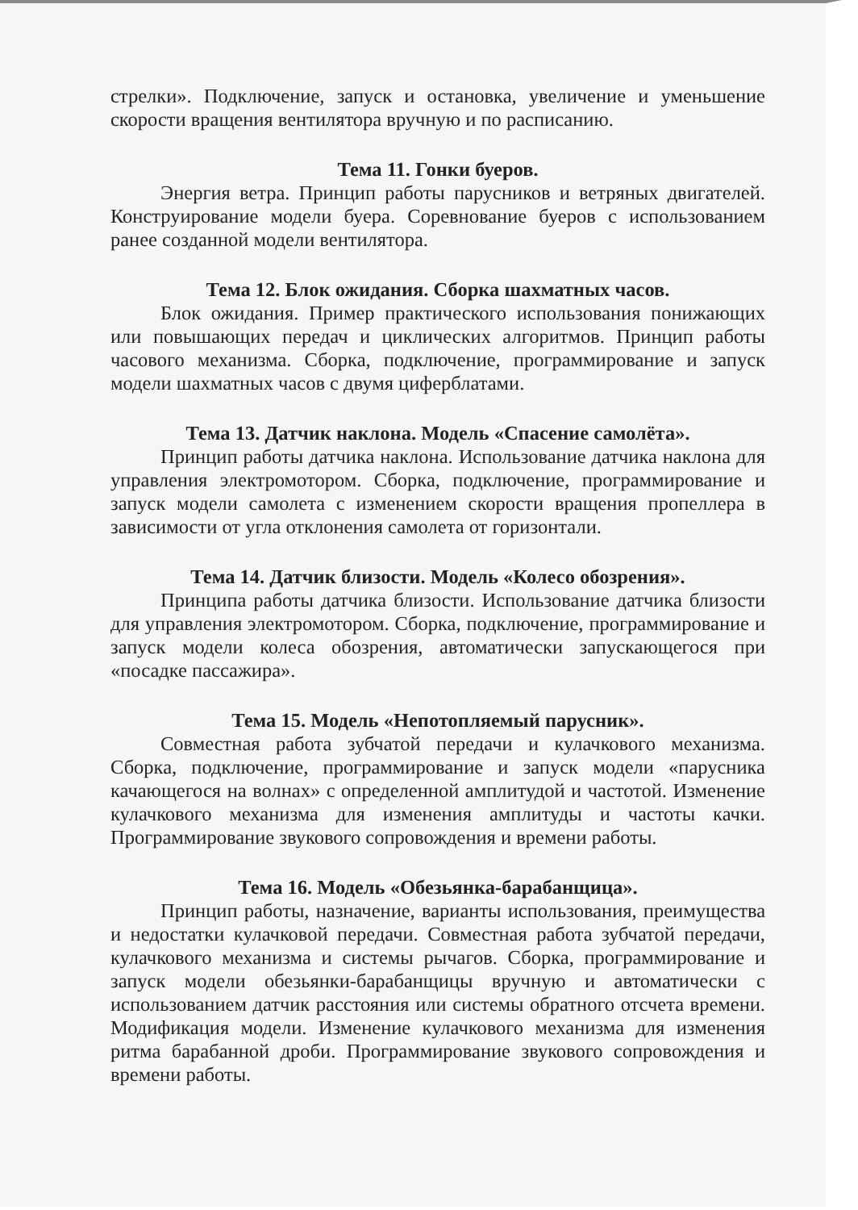стрелки». Подключение, запуск и остановка, увеличение и уменьшение скорости вращения вентилятора вручную и по расписанию.
Тема 11. Гонки буеров.
Энергия ветра. Принцип работы парусников и ветряных двигателей. Конструирование модели буера. Соревнование буеров с использованием ранее созданной модели вентилятора.
Тема 12. Блок ожидания. Сборка шахматных часов.
Блок ожидания. Пример практического использования понижающих или повышающих передач и циклических алгоритмов. Принцип работы часового механизма. Сборка, подключение, программирование и запуск модели шахматных часов с двумя циферблатами.
Тема 13. Датчик наклона. Модель «Спасение самолёта».
Принцип работы датчика наклона. Использование датчика наклона для управления электромотором. Сборка, подключение, программирование и запуск модели самолета с изменением скорости вращения пропеллера в зависимости от угла отклонения самолета от горизонтали.
Тема 14. Датчик близости. Модель «Колесо обозрения».
Принципа работы датчика близости. Использование датчика близости для управления электромотором. Сборка, подключение, программирование и запуск модели колеса обозрения, автоматически запускающегося при «посадке пассажира».
Тема 15. Модель «Непотопляемый парусник».
Совместная работа зубчатой передачи и кулачкового механизма. Сборка, подключение, программирование и запуск модели «парусника качающегося на волнах» с определенной амплитудой и частотой. Изменение кулачкового механизма для изменения амплитуды и частоты качки. Программирование звукового сопровождения и времени работы.
Тема 16. Модель «Обезьянка-барабанщица».
Принцип работы, назначение, варианты использования, преимущества и недостатки кулачковой передачи. Совместная работа зубчатой передачи, кулачкового механизма и системы рычагов. Сборка, программирование и запуск модели обезьянки-барабанщицы вручную и автоматически с использованием датчик расстояния или системы обратного отсчета времени. Модификация модели. Изменение кулачкового механизма для изменения ритма барабанной дроби. Программирование звукового сопровождения и времени работы.